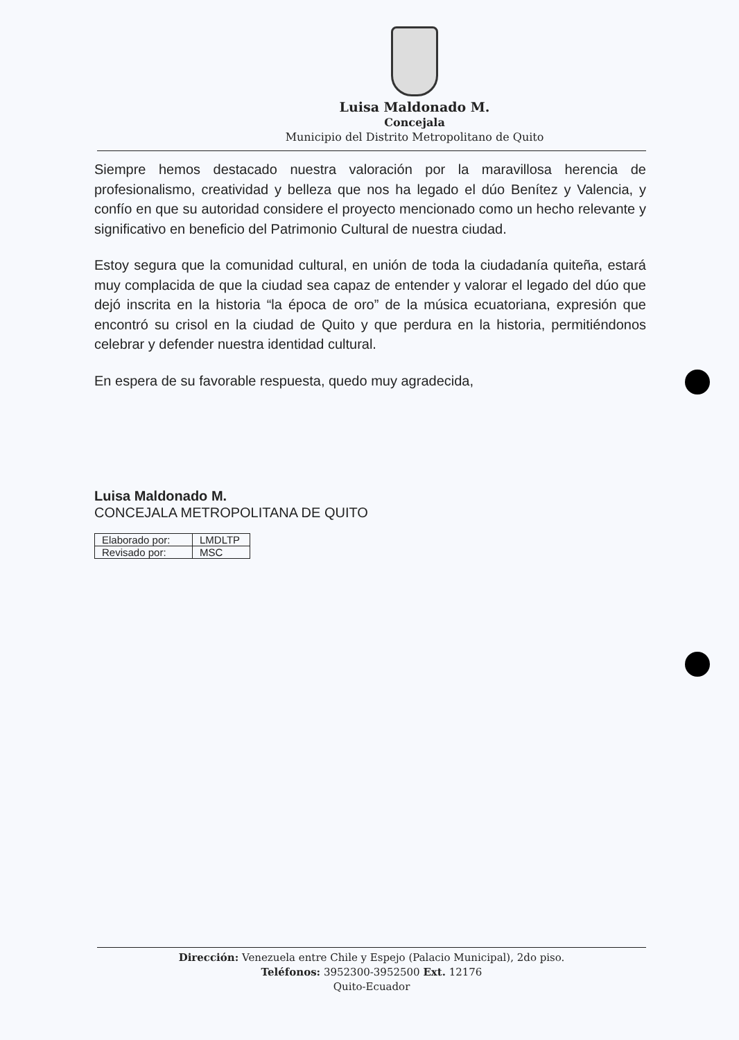Luisa Maldonado M.
Concejala
Municipio del Distrito Metropolitano de Quito
Siempre hemos destacado nuestra valoración por la maravillosa herencia de profesionalismo, creatividad y belleza que nos ha legado el dúo Benítez y Valencia, y confío en que su autoridad considere el proyecto mencionado como un hecho relevante y significativo en beneficio del Patrimonio Cultural de nuestra ciudad.
Estoy segura que la comunidad cultural, en unión de toda la ciudadanía quiteña, estará muy complacida de que la ciudad sea capaz de entender y valorar el legado del dúo que dejó inscrita en la historia “la época de oro” de la música ecuatoriana, expresión que encontró su crisol en la ciudad de Quito y que perdura en la historia, permitiéndonos celebrar y defender nuestra identidad cultural.
En espera de su favorable respuesta, quedo muy agradecida,
Luisa Maldonado M.
CONCEJALA METROPOLITANA DE QUITO
| Elaborado por: | LMDLTP |
| Revisado por: | MSC |
Dirección: Venezuela entre Chile y Espejo (Palacio Municipal), 2do piso.
Teléfonos: 3952300-3952500 Ext. 12176
Quito-Ecuador